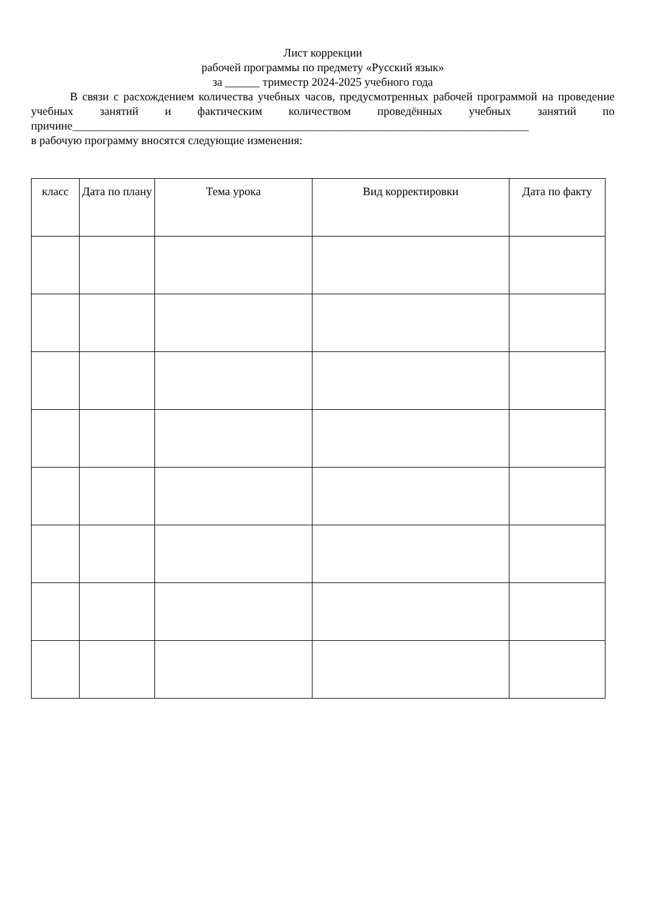Лист коррекции
рабочей программы по предмету «Русский язык»
за ______ триместр 2024-2025 учебного года
В связи с расхождением количества учебных часов, предусмотренных рабочей программой на проведение учебных занятий и фактическим количеством проведённых учебных занятий по причине_______________________________________________________________________________
в рабочую программу вносятся следующие изменения:
| класс | Дата по плану | Тема урока | Вид корректировки | Дата по факту |
| --- | --- | --- | --- | --- |